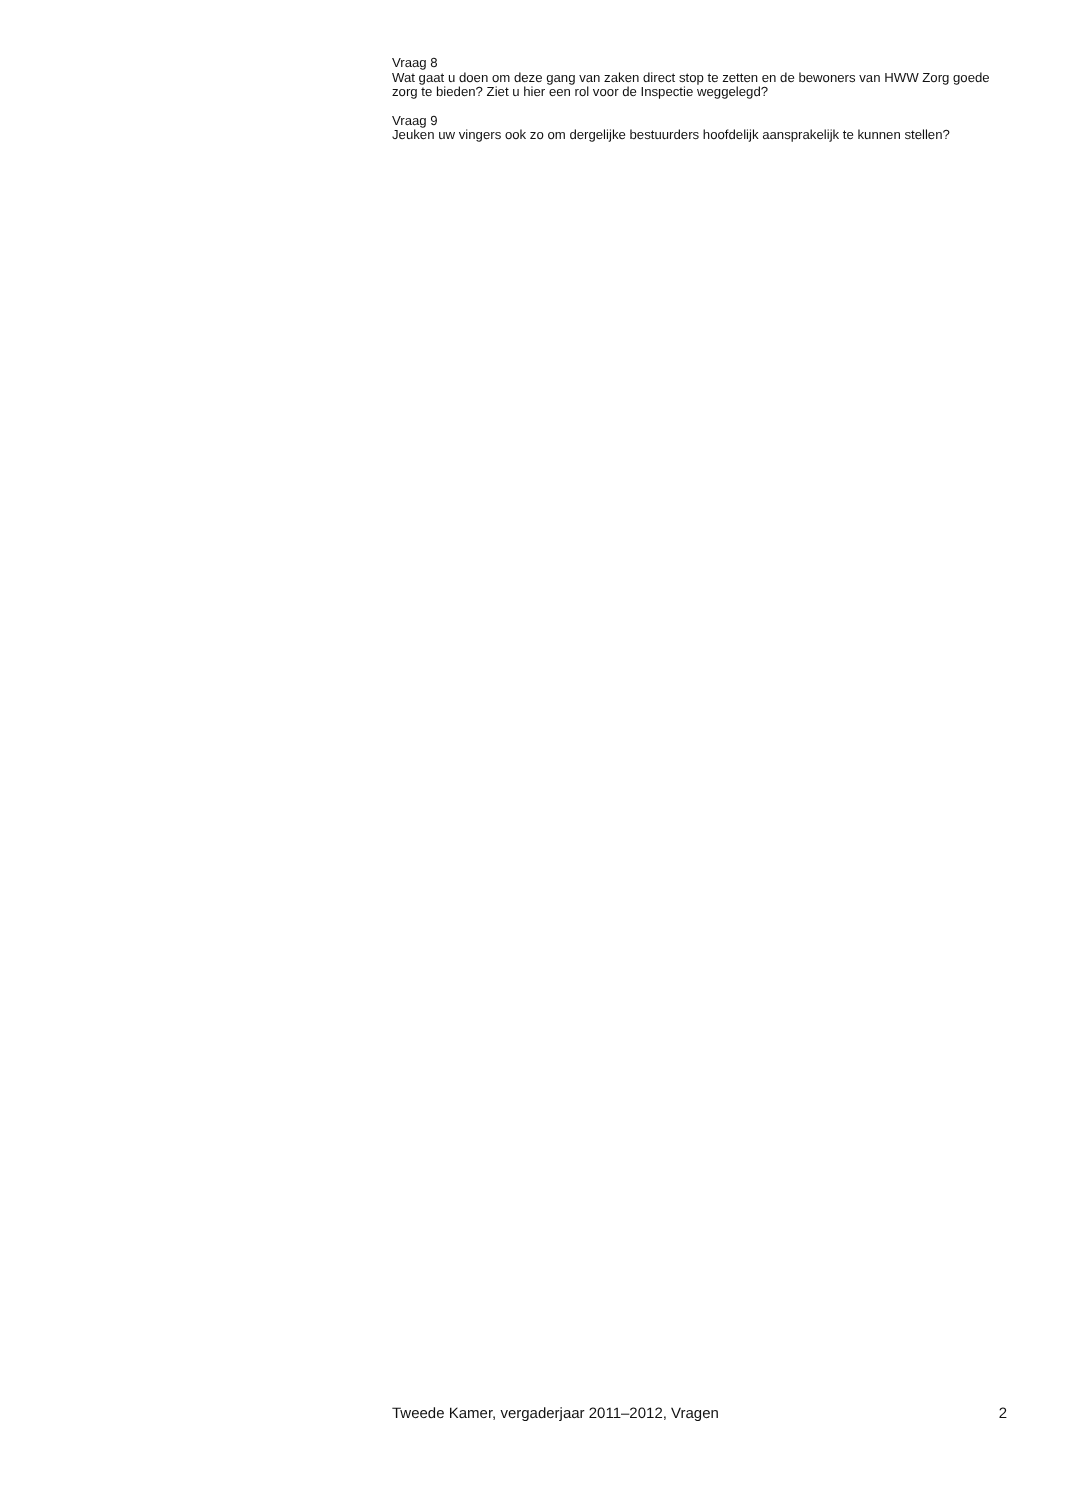Vraag 8
Wat gaat u doen om deze gang van zaken direct stop te zetten en de bewoners van HWW Zorg goede zorg te bieden? Ziet u hier een rol voor de Inspectie weggelegd?
Vraag 9
Jeuken uw vingers ook zo om dergelijke bestuurders hoofdelijk aansprakelijk te kunnen stellen?
Tweede Kamer, vergaderjaar 2011–2012, Vragen 2